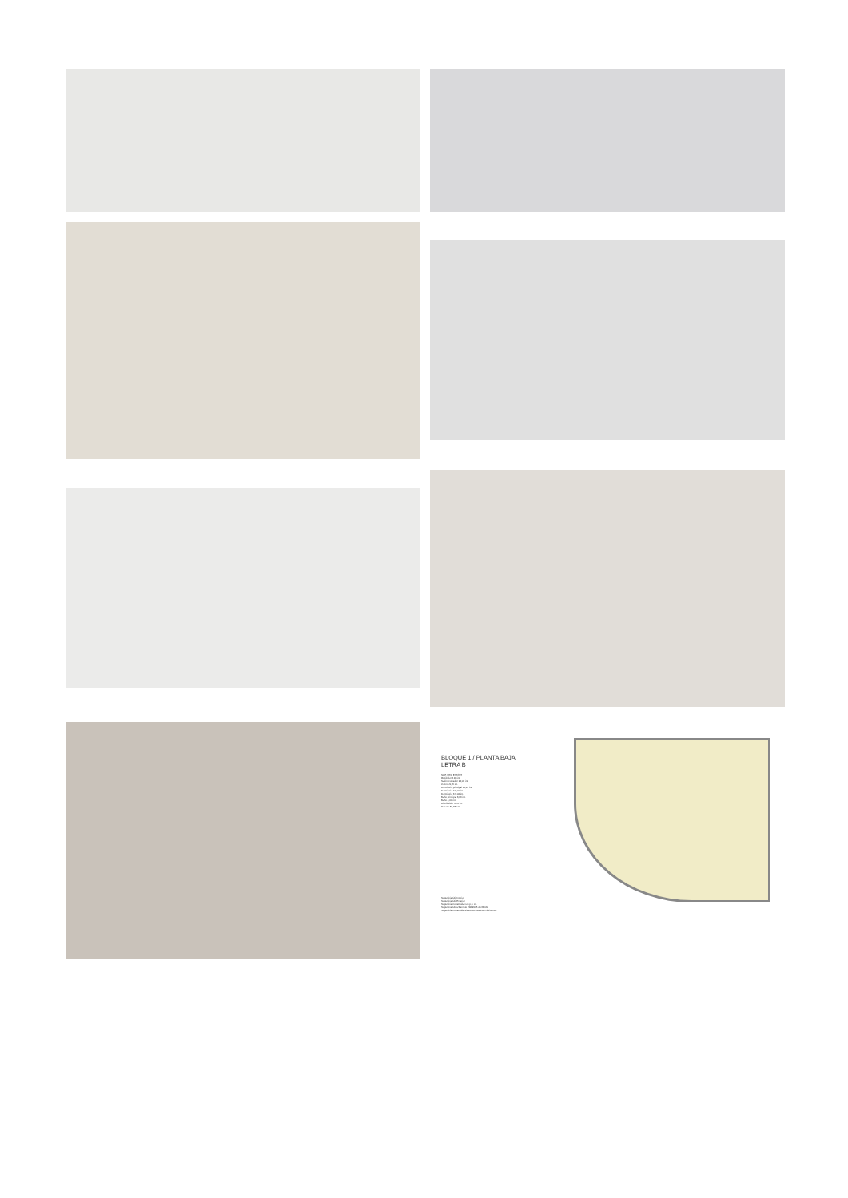BLOQUE 1 / PLANTA BAJA
LETRA B
SUP. ÚTIL EXT/INT
Recibidor 6,88 int.
Salón Comedor 23,00 int.
Cocina 9,55 int.
Dormitorio principal 14,45 int.
Dormitorio 2 9,01 int.
Dormitorio 3 9,04 int.
Baño principal 3,66 int.
Baño 4,00 int.
Distribuidor 3,70 int.
Terraza 55,88 ext.
Superficie Útil Interior
Superficie Útil Exterior
Superficie Construida con p.p. zc.
Superficie Útil s/Decreto 218/2005 del BOJA
Superficie Construida s/Decreto 218/2005 del BOJA